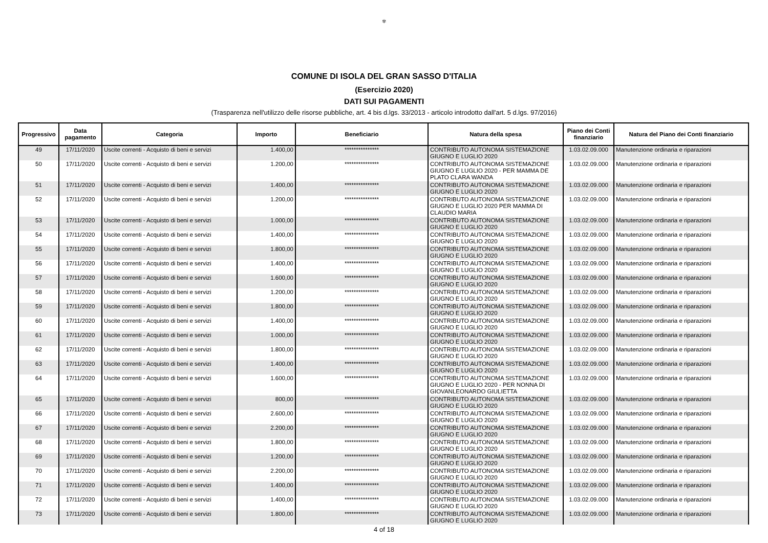✾
COMUNE DI ISOLA DEL GRAN SASSO D'ITALIA
(Esercizio 2020)
DATI SUI PAGAMENTI
(Trasparenza nell'utilizzo delle risorse pubbliche, art. 4 bis d.lgs. 33/2013 - articolo introdotto dall'art. 5 d.lgs. 97/2016)
| Progressivo | Data pagamento | Categoria | Importo | Beneficiario | Natura della spesa | Piano dei Conti finanziario | Natura del Piano dei Conti finanziario |
| --- | --- | --- | --- | --- | --- | --- | --- |
| 49 | 17/11/2020 | Uscite correnti - Acquisto di beni e servizi | 1.400,00 | *************** | CONTRIBUTO AUTONOMA SISTEMAZIONE GIUGNO E LUGLIO 2020 | 1.03.02.09.000 | Manutenzione ordinaria e riparazioni |
| 50 | 17/11/2020 | Uscite correnti - Acquisto di beni e servizi | 1.200,00 | *************** | CONTRIBUTO AUTONOMA SISTEMAZIONE GIUGNO E LUGLIO 2020 - PER MAMMA DE PLATO CLARA WANDA | 1.03.02.09.000 | Manutenzione ordinaria e riparazioni |
| 51 | 17/11/2020 | Uscite correnti - Acquisto di beni e servizi | 1.400,00 | *************** | CONTRIBUTO AUTONOMA SISTEMAZIONE GIUGNO E LUGLIO 2020 | 1.03.02.09.000 | Manutenzione ordinaria e riparazioni |
| 52 | 17/11/2020 | Uscite correnti - Acquisto di beni e servizi | 1.200,00 | *************** | CONTRIBUTO AUTONOMA SISTEMAZIONE GIUGNO E LUGLIO 2020 PER MAMMA DI CLAUDIO MARIA | 1.03.02.09.000 | Manutenzione ordinaria e riparazioni |
| 53 | 17/11/2020 | Uscite correnti - Acquisto di beni e servizi | 1.000,00 | *************** | CONTRIBUTO AUTONOMA SISTEMAZIONE GIUGNO E LUGLIO 2020 | 1.03.02.09.000 | Manutenzione ordinaria e riparazioni |
| 54 | 17/11/2020 | Uscite correnti - Acquisto di beni e servizi | 1.400,00 | *************** | CONTRIBUTO AUTONOMA SISTEMAZIONE GIUGNO E LUGLIO 2020 | 1.03.02.09.000 | Manutenzione ordinaria e riparazioni |
| 55 | 17/11/2020 | Uscite correnti - Acquisto di beni e servizi | 1.800,00 | *************** | CONTRIBUTO AUTONOMA SISTEMAZIONE GIUGNO E LUGLIO 2020 | 1.03.02.09.000 | Manutenzione ordinaria e riparazioni |
| 56 | 17/11/2020 | Uscite correnti - Acquisto di beni e servizi | 1.400,00 | *************** | CONTRIBUTO AUTONOMA SISTEMAZIONE GIUGNO E LUGLIO 2020 | 1.03.02.09.000 | Manutenzione ordinaria e riparazioni |
| 57 | 17/11/2020 | Uscite correnti - Acquisto di beni e servizi | 1.600,00 | *************** | CONTRIBUTO AUTONOMA SISTEMAZIONE GIUGNO E LUGLIO 2020 | 1.03.02.09.000 | Manutenzione ordinaria e riparazioni |
| 58 | 17/11/2020 | Uscite correnti - Acquisto di beni e servizi | 1.200,00 | *************** | CONTRIBUTO AUTONOMA SISTEMAZIONE GIUGNO E LUGLIO 2020 | 1.03.02.09.000 | Manutenzione ordinaria e riparazioni |
| 59 | 17/11/2020 | Uscite correnti - Acquisto di beni e servizi | 1.800,00 | *************** | CONTRIBUTO AUTONOMA SISTEMAZIONE GIUGNO E LUGLIO 2020 | 1.03.02.09.000 | Manutenzione ordinaria e riparazioni |
| 60 | 17/11/2020 | Uscite correnti - Acquisto di beni e servizi | 1.400,00 | *************** | CONTRIBUTO AUTONOMA SISTEMAZIONE GIUGNO E LUGLIO 2020 | 1.03.02.09.000 | Manutenzione ordinaria e riparazioni |
| 61 | 17/11/2020 | Uscite correnti - Acquisto di beni e servizi | 1.000,00 | *************** | CONTRIBUTO AUTONOMA SISTEMAZIONE GIUGNO E LUGLIO 2020 | 1.03.02.09.000 | Manutenzione ordinaria e riparazioni |
| 62 | 17/11/2020 | Uscite correnti - Acquisto di beni e servizi | 1.800,00 | *************** | CONTRIBUTO AUTONOMA SISTEMAZIONE GIUGNO E LUGLIO 2020 | 1.03.02.09.000 | Manutenzione ordinaria e riparazioni |
| 63 | 17/11/2020 | Uscite correnti - Acquisto di beni e servizi | 1.400,00 | *************** | CONTRIBUTO AUTONOMA SISTEMAZIONE GIUGNO E LUGLIO 2020 | 1.03.02.09.000 | Manutenzione ordinaria e riparazioni |
| 64 | 17/11/2020 | Uscite correnti - Acquisto di beni e servizi | 1.600,00 | *************** | CONTRIBUTO AUTONOMA SISTEMAZIONE GIUGNO E LUGLIO 2020 - PER NONNA DI GIOVANLEONARDO GIULIETTA | 1.03.02.09.000 | Manutenzione ordinaria e riparazioni |
| 65 | 17/11/2020 | Uscite correnti - Acquisto di beni e servizi | 800,00 | *************** | CONTRIBUTO AUTONOMA SISTEMAZIONE GIUGNO E LUGLIO 2020 | 1.03.02.09.000 | Manutenzione ordinaria e riparazioni |
| 66 | 17/11/2020 | Uscite correnti - Acquisto di beni e servizi | 2.600,00 | *************** | CONTRIBUTO AUTONOMA SISTEMAZIONE GIUGNO E LUGLIO 2020 | 1.03.02.09.000 | Manutenzione ordinaria e riparazioni |
| 67 | 17/11/2020 | Uscite correnti - Acquisto di beni e servizi | 2.200,00 | *************** | CONTRIBUTO AUTONOMA SISTEMAZIONE GIUGNO E LUGLIO 2020 | 1.03.02.09.000 | Manutenzione ordinaria e riparazioni |
| 68 | 17/11/2020 | Uscite correnti - Acquisto di beni e servizi | 1.800,00 | *************** | CONTRIBUTO AUTONOMA SISTEMAZIONE GIUGNO E LUGLIO 2020 | 1.03.02.09.000 | Manutenzione ordinaria e riparazioni |
| 69 | 17/11/2020 | Uscite correnti - Acquisto di beni e servizi | 1.200,00 | *************** | CONTRIBUTO AUTONOMA SISTEMAZIONE GIUGNO E LUGLIO 2020 | 1.03.02.09.000 | Manutenzione ordinaria e riparazioni |
| 70 | 17/11/2020 | Uscite correnti - Acquisto di beni e servizi | 2.200,00 | *************** | CONTRIBUTO AUTONOMA SISTEMAZIONE GIUGNO E LUGLIO 2020 | 1.03.02.09.000 | Manutenzione ordinaria e riparazioni |
| 71 | 17/11/2020 | Uscite correnti - Acquisto di beni e servizi | 1.400,00 | *************** | CONTRIBUTO AUTONOMA SISTEMAZIONE GIUGNO E LUGLIO 2020 | 1.03.02.09.000 | Manutenzione ordinaria e riparazioni |
| 72 | 17/11/2020 | Uscite correnti - Acquisto di beni e servizi | 1.400,00 | *************** | CONTRIBUTO AUTONOMA SISTEMAZIONE GIUGNO E LUGLIO 2020 | 1.03.02.09.000 | Manutenzione ordinaria e riparazioni |
| 73 | 17/11/2020 | Uscite correnti - Acquisto di beni e servizi | 1.800,00 | *************** | CONTRIBUTO AUTONOMA SISTEMAZIONE GIUGNO E LUGLIO 2020 | 1.03.02.09.000 | Manutenzione ordinaria e riparazioni |
4 of 18